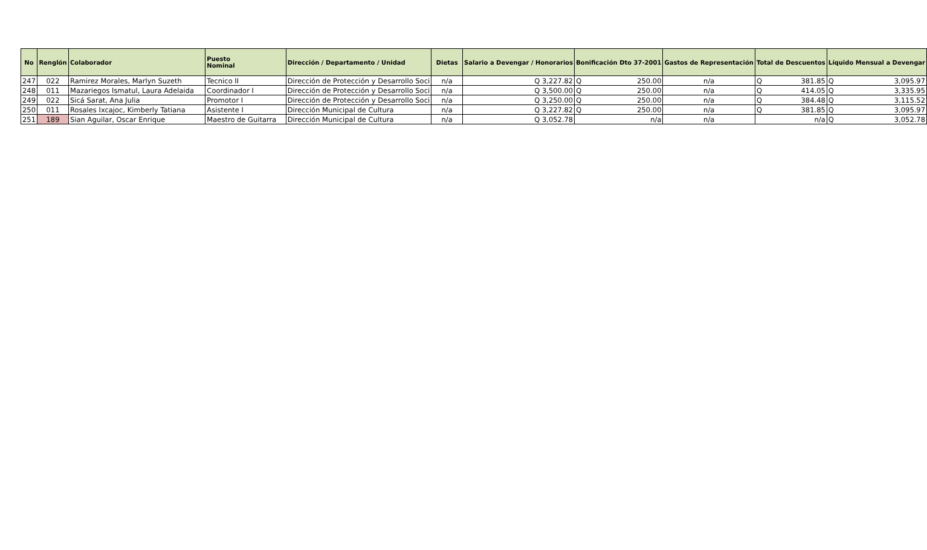| No | Renglón | Colaborador | Puesto Nominal | Dirección / Departamento / Unidad | Dietas | Salario a Devengar / Honorarios | Bonificación Dto 37-2001 | Gastos de Representación | Total de Descuentos | Líquido Mensual a Devengar |
| --- | --- | --- | --- | --- | --- | --- | --- | --- | --- | --- |
| 247 | 022 | Ramirez Morales, Marlyn Suzeth | Tecnico II | Dirección de Protección y Desarrollo Soci | n/a | Q 3,227.82 | Q 250.00 | n/a | Q 381.85 | Q 3,095.97 |
| 248 | 011 | Mazariegos Ismatul, Laura Adelaida | Coordinador I | Dirección de Protección y Desarrollo Soci | n/a | Q 3,500.00 | Q 250.00 | n/a | Q 414.05 | Q 3,335.95 |
| 249 | 022 | Sicá Sarat, Ana Julia | Promotor I | Dirección de Protección y Desarrollo Soci | n/a | Q 3,250.00 | Q 250.00 | n/a | Q 384.48 | Q 3,115.52 |
| 250 | 011 | Rosales Ixcajoc, Kimberly Tatiana | Asistente I | Dirección Municipal de Cultura | n/a | Q 3,227.82 | Q 250.00 | n/a | Q 381.85 | Q 3,095.97 |
| 251 | 189 | Sian Aguilar, Oscar Enrique | Maestro de Guitarra | Dirección Municipal de Cultura | n/a | Q 3,052.78 | n/a | n/a | n/a | Q 3,052.78 |